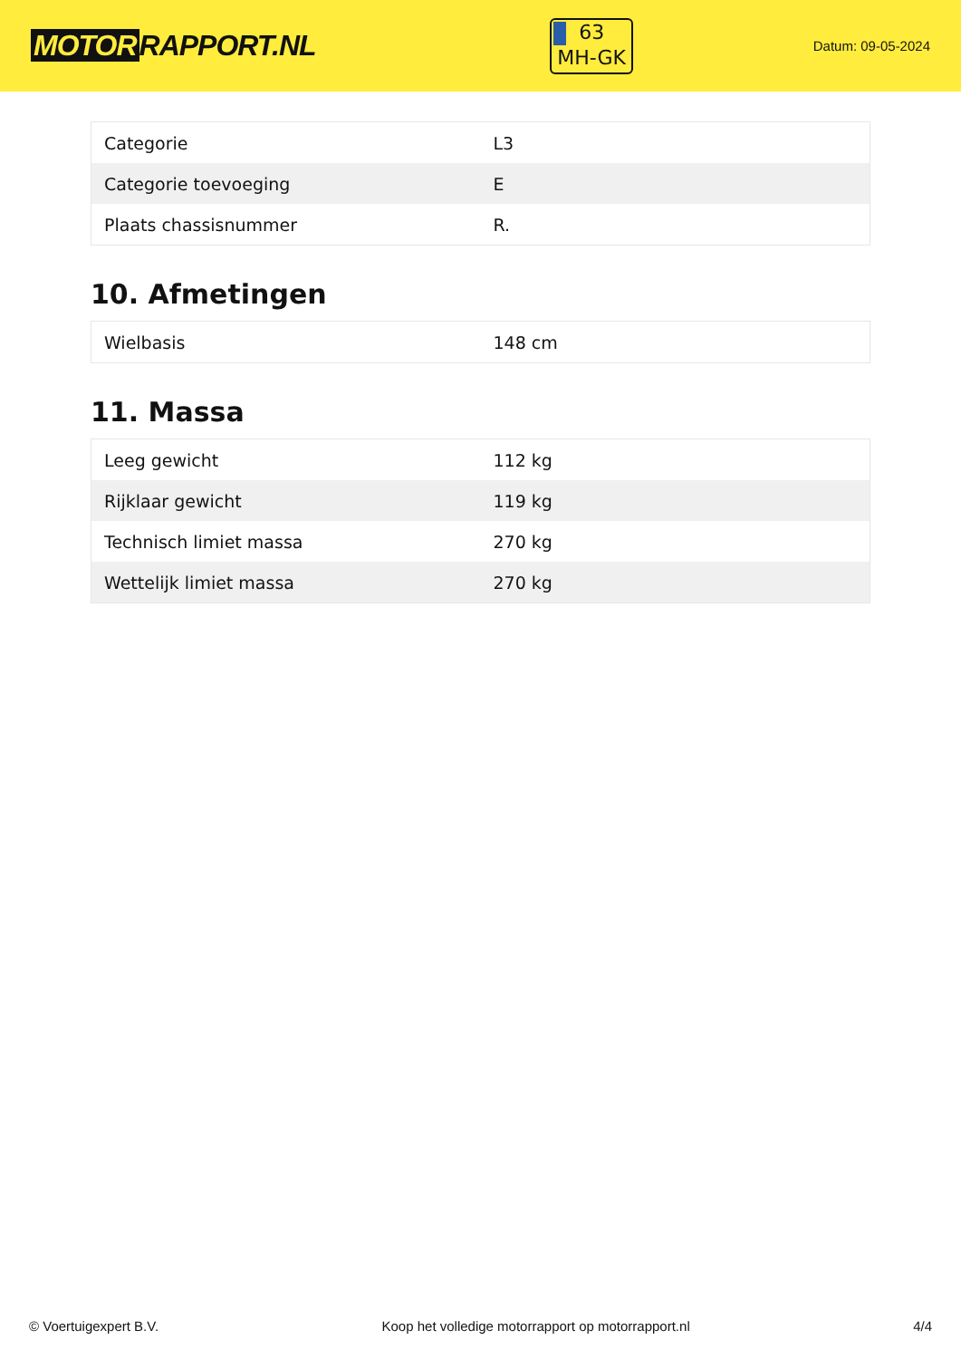MOTOR RAPPORT.NL
63
MH-GK
Datum: 09-05-2024
| Categorie | L3 |
| Categorie toevoeging | E |
| Plaats chassisnummer | R. |
10. Afmetingen
| Wielbasis | 148 cm |
11. Massa
| Leeg gewicht | 112 kg |
| Rijklaar gewicht | 119 kg |
| Technisch limiet massa | 270 kg |
| Wettelijk limiet massa | 270 kg |
© Voertuigexpert B.V. Koop het volledige motorrapport op motorrapport.nl 4/4